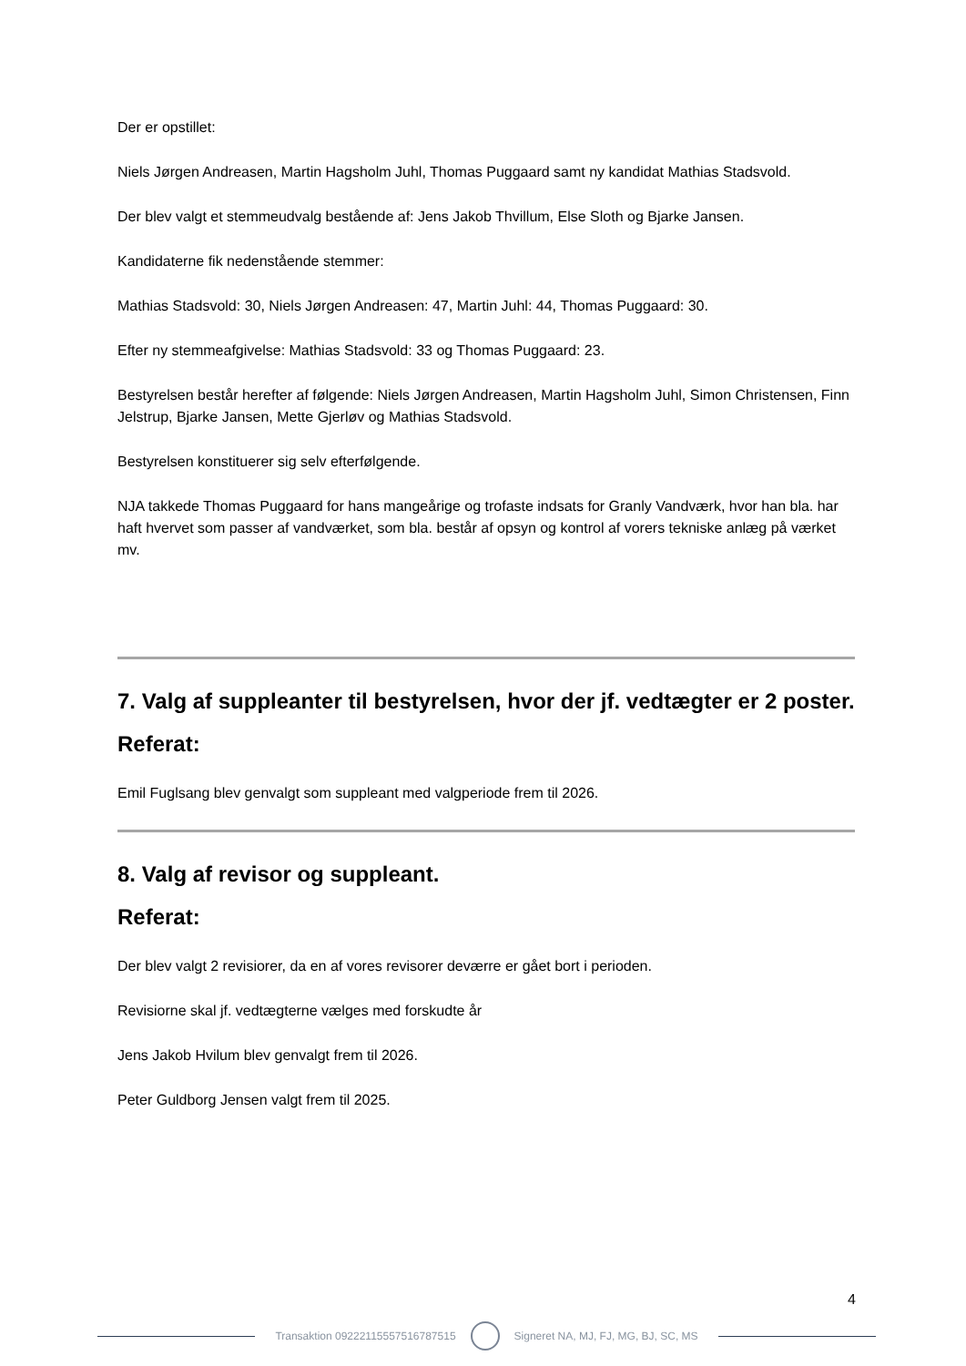Der er opstillet:
Niels Jørgen Andreasen, Martin Hagsholm Juhl, Thomas Puggaard samt ny kandidat Mathias Stadsvold.
Der blev valgt et stemmeudvalg bestående af: Jens Jakob Thvillum, Else Sloth og Bjarke Jansen.
Kandidaterne fik nedenstående stemmer:
Mathias Stadsvold: 30, Niels Jørgen Andreasen: 47, Martin Juhl: 44, Thomas Puggaard: 30.
Efter ny stemmeafgivelse: Mathias Stadsvold: 33 og Thomas Puggaard: 23.
Bestyrelsen består herefter af følgende: Niels Jørgen Andreasen, Martin Hagsholm Juhl, Simon Christensen, Finn Jelstrup, Bjarke Jansen, Mette Gjerløv og Mathias Stadsvold.
Bestyrelsen konstituerer sig selv efterfølgende.
NJA takkede Thomas Puggaard for hans mangeårige og trofaste indsats for Granly Vandværk, hvor han bla. har haft hvervet som passer af vandværket, som bla. består af opsyn og kontrol af vorers tekniske anlæg på værket mv.
7. Valg af suppleanter til bestyrelsen, hvor der jf. vedtægter er 2 poster.
Referat:
Emil Fuglsang blev genvalgt som suppleant med valgperiode frem til 2026.
8. Valg af revisor og suppleant.
Referat:
Der blev valgt 2 revisiorer, da en af vores revisorer deværre er gået bort i perioden.
Revisiorne skal jf. vedtægterne vælges med forskudte år
Jens Jakob Hvilum blev genvalgt frem til 2026.
Peter Guldborg Jensen valgt frem til 2025.
4
Transaktion 09222115557516787515
Signeret NA, MJ, FJ, MG, BJ, SC, MS